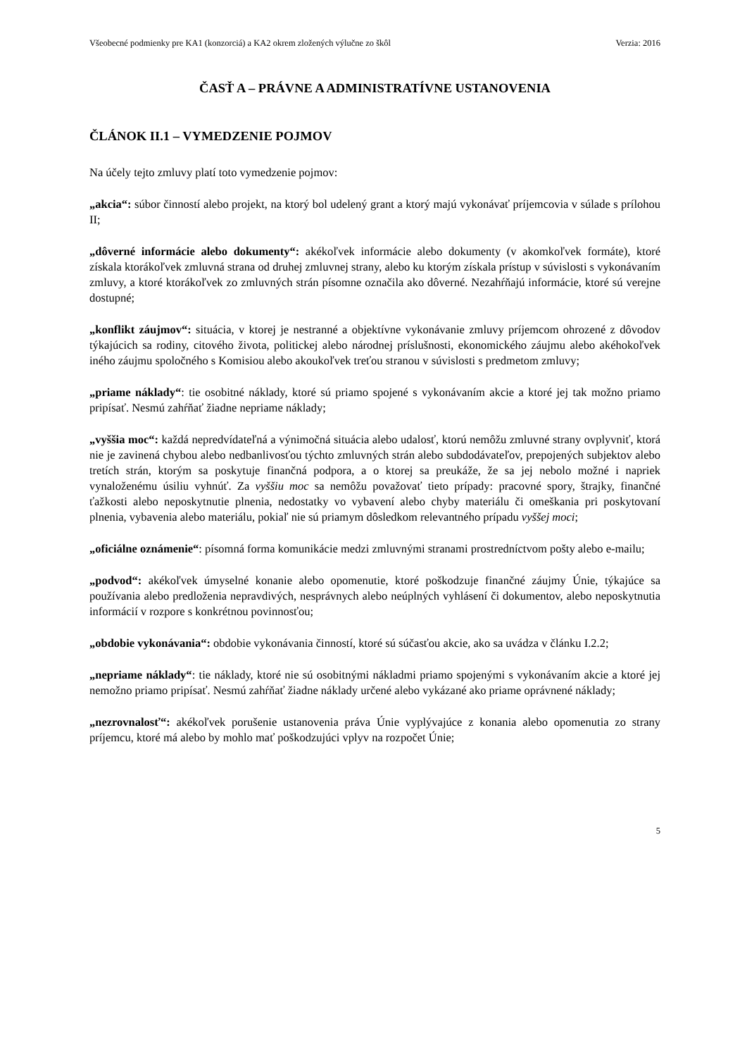Všeobecné podmienky pre KA1 (konzorciá) a KA2 okrem zložených výlučne zo škôl Verzia: 2016
ČASŤ A – PRÁVNE A ADMINISTRATÍVNE USTANOVENIA
ČLÁNOK II.1 – VYMEDZENIE POJMOV
Na účely tejto zmluvy platí toto vymedzenie pojmov:
„akcia“: súbor činností alebo projekt, na ktorý bol udelený grant a ktorý majú vykonávať príjemcovia v súlade s prílohou II;
„dôverné informácie alebo dokumenty“: akékoľvek informácie alebo dokumenty (v akomkoľvek formáte), ktoré získala ktorákoľvek zmluvná strana od druhej zmluvnej strany, alebo ku ktorým získala prístup v súvislosti s vykonávaním zmluvy, a ktoré ktorákoľvek zo zmluvných strán písomne označila ako dôverné. Nezahŕňajú informácie, ktoré sú verejne dostupné;
„konflikt záujmov“: situácia, v ktorej je nestranné a objektívne vykonávanie zmluvy príjemcom ohrozené z dôvodov týkajúcich sa rodiny, citového života, politickej alebo národnej príslušnosti, ekonomického záujmu alebo akéhokoľvek iného záujmu spoločného s Komisiou alebo akoukoľvek treťou stranou v súvislosti s predmetom zmluvy;
„priame náklady“: tie osobitné náklady, ktoré sú priamo spojené s vykonávaním akcie a ktoré jej tak možno priamo pripísať. Nesmú zahŕňať žiadne nepriame náklady;
„vyššia moc“: každá nepredvídateľná a výnimočná situácia alebo udalosť, ktorú nemôžu zmluvné strany ovplyvniť, ktorá nie je zavinená chybou alebo nedbanlivosťou týchto zmluvných strán alebo subdodávateľov, prepojených subjektov alebo tretích strán, ktorým sa poskytuje finančná podpora, a o ktorej sa preukáže, že sa jej nebolo možné i napriek vynaloženému úsiliu vyhnúť. Za vyššiu moc sa nemôžu považovať tieto prípady: pracovné spory, štrajky, finančné ťažkosti alebo neposkytnutie plnenia, nedostatky vo vybavení alebo chyby materiálu či omeškania pri poskytovaní plnenia, vybavenia alebo materiálu, pokiaľ nie sú priamym dôsledkom relevantného prípadu vyššej moci;
„oficiálne oznámenie“: písomná forma komunikácie medzi zmluvnými stranami prostredníctvom pošty alebo e-mailu;
„podvod“: akékoľvek úmyselné konanie alebo opomenutie, ktoré poškodzuje finančné záujmy Únie, týkajúce sa používania alebo predloženia nepravdivých, nesprávnych alebo neúplných vyhlásení či dokumentov, alebo neposkytnutia informácií v rozpore s konkrétnou povinnosťou;
„obdobie vykonávania“: obdobie vykonávania činností, ktoré sú súčasťou akcie, ako sa uvádza v článku I.2.2;
„nepriame náklady“: tie náklady, ktoré nie sú osobitnými nákladmi priamo spojenými s vykonávaním akcie a ktoré jej nemožno priamo pripísať. Nesmú zahŕňať žiadne náklady určené alebo vykázané ako priame oprávnené náklady;
„nezrovnalosť“: akékoľvek porušenie ustanovenia práva Únie vyplývajúce z konania alebo opomenutia zo strany príjemcu, ktoré má alebo by mohlo mať poškodzujúci vplyv na rozpočet Únie;
5